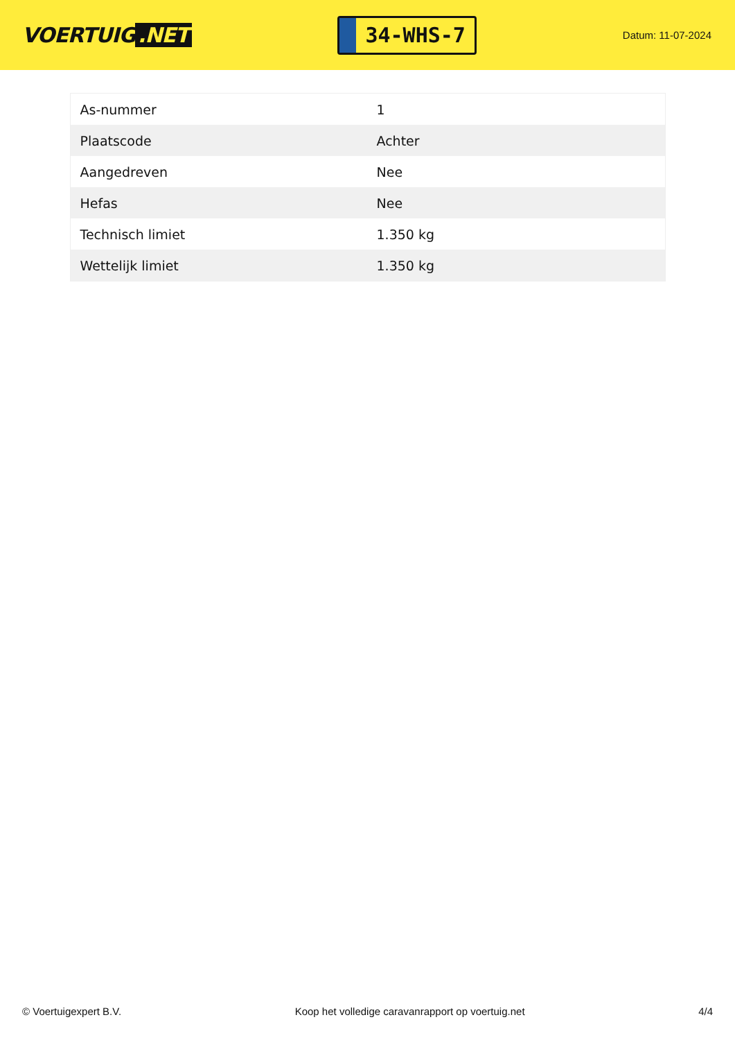VOERTUIG.NET
34-WHS-7
Datum: 11-07-2024
| As-nummer | 1 |
| Plaatscode | Achter |
| Aangedreven | Nee |
| Hefas | Nee |
| Technisch limiet | 1.350 kg |
| Wettelijk limiet | 1.350 kg |
© Voertuigexpert B.V. Koop het volledige caravanrapport op voertuig.net 4/4